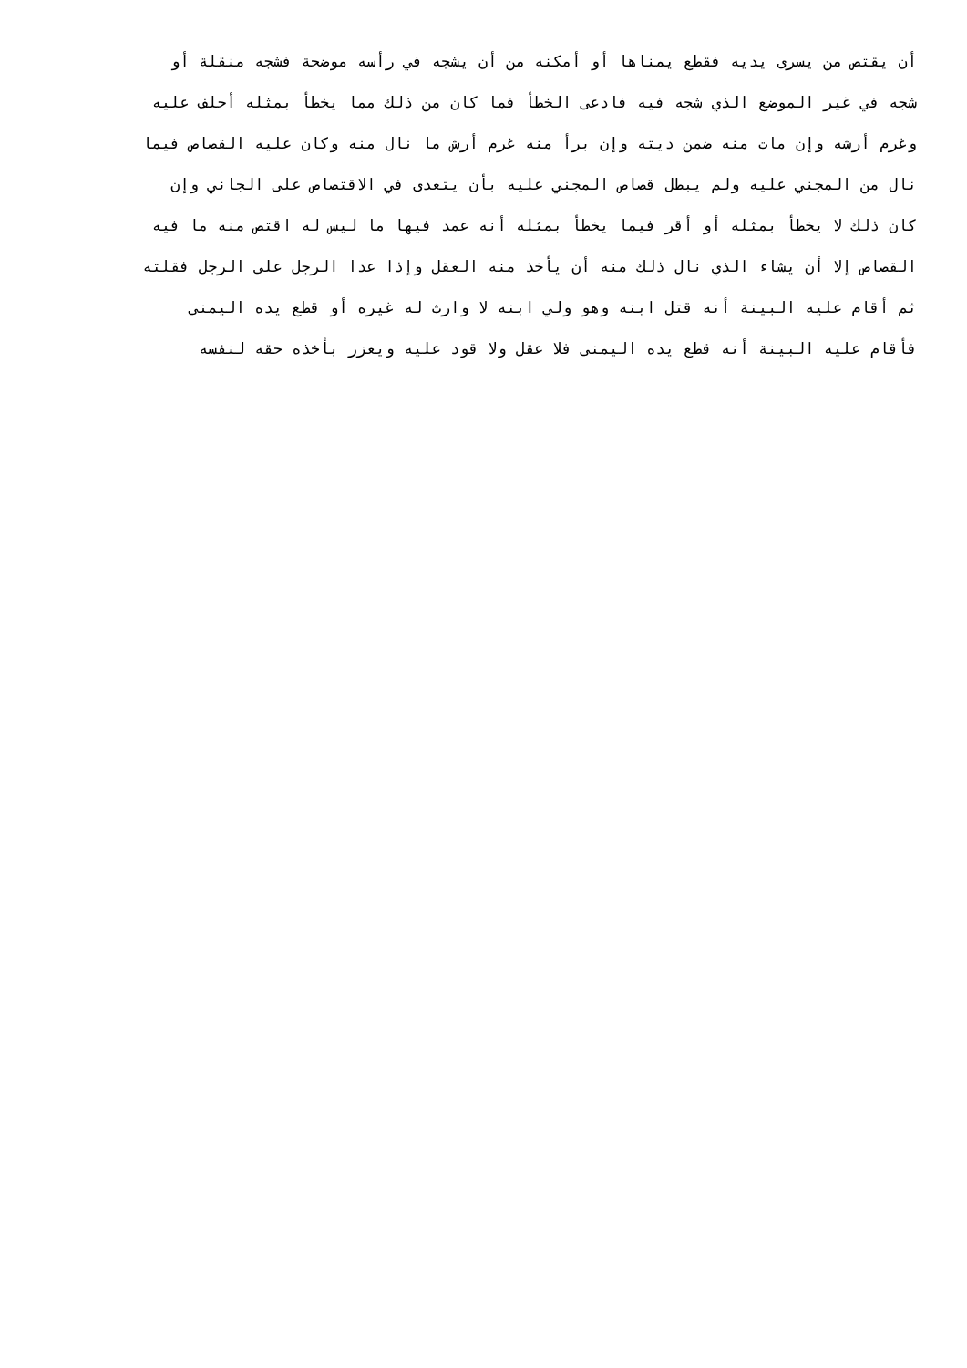أن يقتص من يسرى يديه فقطع يمناها أو أمكنه من أن يشجه في رأسه موضحة فشجه منقلة أو
شجه في غير الموضع الذي شجه فيه فادعى الخطأ فما كان من ذلك مما يخطأ بمثله أحلف عليه
وغرم أرشه وإن مات منه ضمن ديته وإن برأ منه غرم أرش ما نال منه وكان عليه القصاص فيما
نال من المجني عليه ولم يبطل قصاص المجني عليه بأن يتعدى في الاقتصاص على الجاني وإن
كان ذلك لا يخطأ بمثله أو أقر فيما يخطأ بمثله أنه عمد فيها ما ليس له اقتص منه ما فيه
القصاص إلا أن يشاء الذي نال ذلك منه أن يأخذ منه العقل وإذا عدا الرجل على الرجل فقلته
ثم أقام عليه البينة أنه قتل ابنه وهو ولي ابنه لا وارث له غيره أو قطع يده اليمنى
فأقام عليه البينة أنه قطع يده اليمنى فلا عقل ولا قود عليه ويعزر بأخذه حقه لنفسه